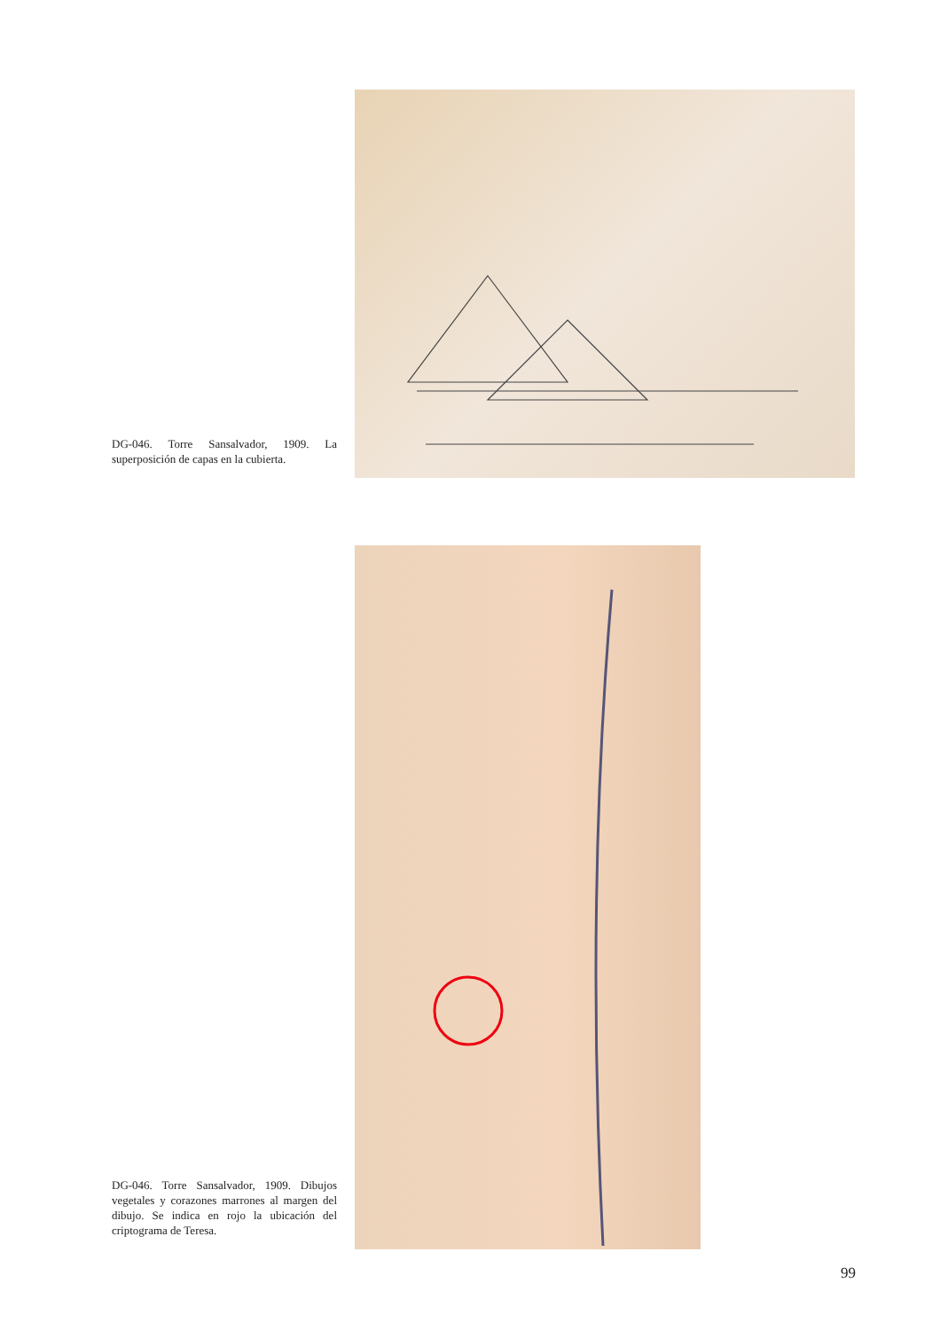DG-046. Torre Sansalvador, 1909. La superposición de capas en la cubierta.
DG-046. Torre Sansalvador, 1909. Dibujos vegetales y corazones marrones al margen del dibujo. Se indica en rojo la ubicación del criptograma de Teresa.
99